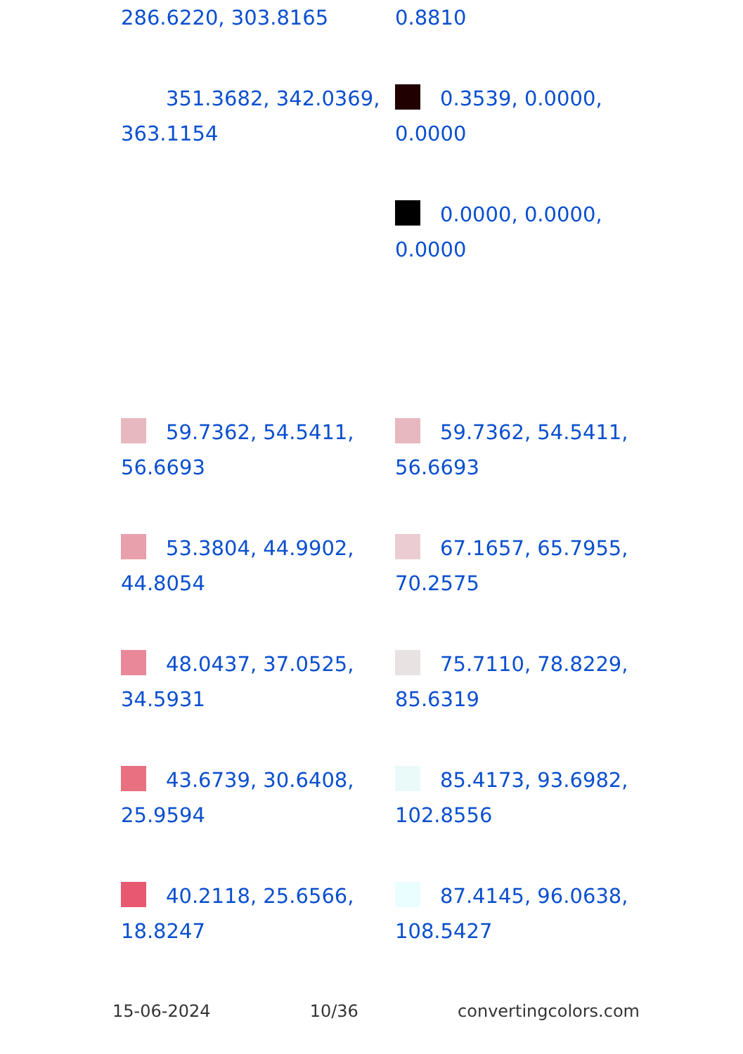| 286.6220, 303.8165 | 0.8810 |
| 351.3682, 342.0369, 363.1154 | 0.3539, 0.0000, 0.0000 |
| | 0.0000, 0.0000, 0.0000 |
| 59.7362, 54.5411, 56.6693 | 59.7362, 54.5411, 56.6693 |
| 53.3804, 44.9902, 44.8054 | 67.1657, 65.7955, 70.2575 |
| 48.0437, 37.0525, 34.5931 | 75.7110, 78.8229, 85.6319 |
| 43.6739, 30.6408, 25.9594 | 85.4173, 93.6982, 102.8556 |
| 40.2118, 25.6566, 18.8247 | 87.4145, 96.0638, 108.5427 |
15-06-2024 10/36 convertingcolors.com